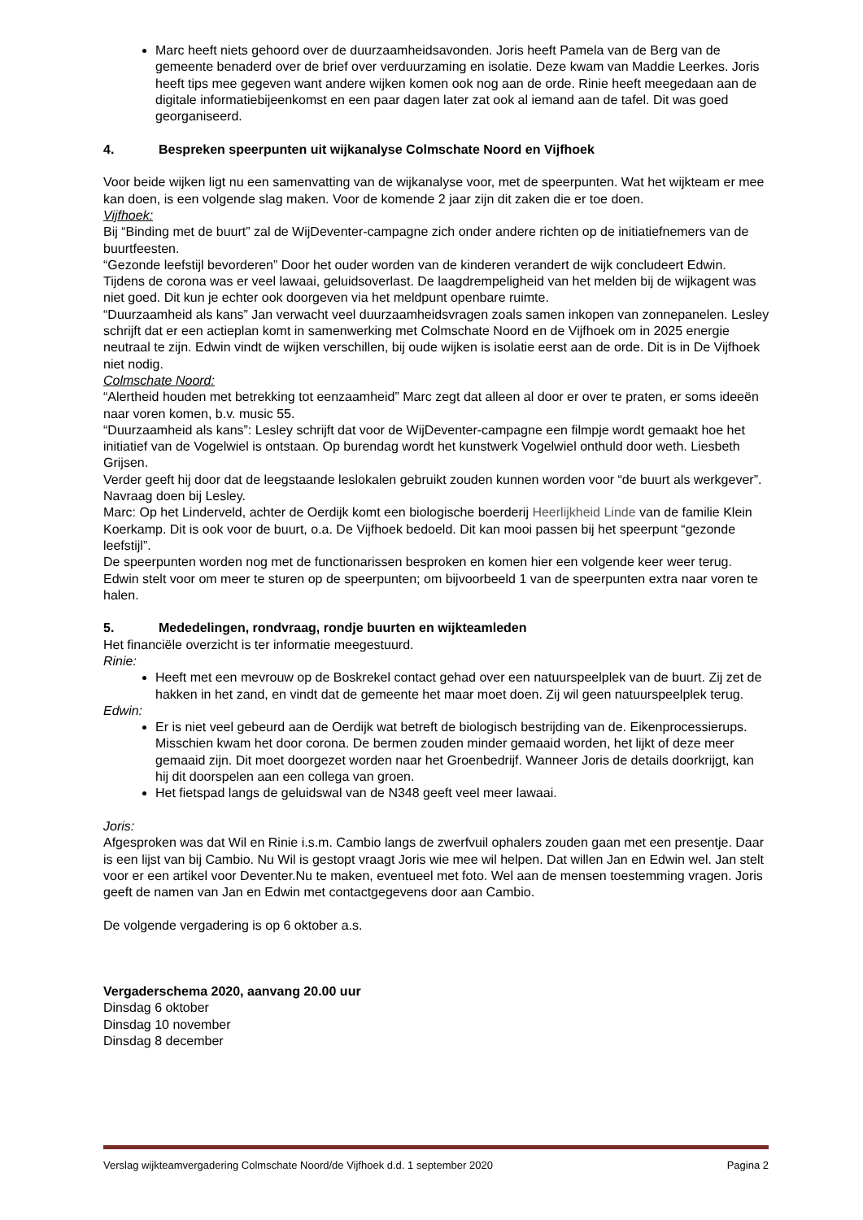Marc heeft niets gehoord over de duurzaamheidsavonden. Joris heeft Pamela van de Berg van de gemeente benaderd over de brief over verduurzaming en isolatie. Deze kwam van Maddie Leerkes. Joris heeft tips mee gegeven want andere wijken komen ook nog aan de orde. Rinie heeft meegedaan aan de digitale informatiebijeenkomst en een paar dagen later zat ook al iemand aan de tafel. Dit was goed georganiseerd.
4. Bespreken speerpunten uit wijkanalyse Colmschate Noord en Vijfhoek
Voor beide wijken ligt nu een samenvatting van de wijkanalyse voor, met de speerpunten. Wat het wijkteam er mee kan doen, is een volgende slag maken. Voor de komende 2 jaar zijn dit zaken die er toe doen.
Vijfhoek:
Bij “Binding met de buurt” zal de WijDeventer-campagne zich onder andere richten op de initiatiefnemers van de buurtfeesten.
“Gezonde leefstijl bevorderen” Door het ouder worden van de kinderen verandert de wijk concludeert Edwin. Tijdens de corona was er veel lawaai, geluidsoverlast. De laagdrempeligheid van het melden bij de wijkagent was niet goed. Dit kun je echter ook doorgeven via het meldpunt openbare ruimte.
“Duurzaamheid als kans” Jan verwacht veel duurzaamheidsvragen zoals samen inkopen van zonnepanelen. Lesley schrijft dat er een actieplan komt in samenwerking met Colmschate Noord en de Vijfhoek om in 2025 energie neutraal te zijn. Edwin vindt de wijken verschillen, bij oude wijken is isolatie eerst aan de orde. Dit is in De Vijfhoek niet nodig.
Colmschate Noord:
“Alertheid houden met betrekking tot eenzaamheid” Marc zegt dat alleen al door er over te praten, er soms ideeën naar voren komen, b.v. music 55.
“Duurzaamheid als kans”: Lesley schrijft dat voor de WijDeventer-campagne een filmpje wordt gemaakt hoe het initiatief van de Vogelwiel is ontstaan. Op burendag wordt het kunstwerk Vogelwiel onthuld door weth. Liesbeth Grijsen.
Verder geeft hij door dat de leegstaande leslokalen gebruikt zouden kunnen worden voor “de buurt als werkgever”. Navraag doen bij Lesley.
Marc: Op het Linderveld, achter de Oerdijk komt een biologische boerderij Heerlijkheid Linde van de familie Klein Koerkamp. Dit is ook voor de buurt, o.a. De Vijfhoek bedoeld. Dit kan mooi passen bij het speerpunt “gezonde leefstijl”.
De speerpunten worden nog met de functionarissen besproken en komen hier een volgende keer weer terug. Edwin stelt voor om meer te sturen op de speerpunten; om bijvoorbeeld 1 van de speerpunten extra naar voren te halen.
5. Mededelingen, rondvraag, rondje buurten en wijkteamleden
Het financiële overzicht is ter informatie meegestuurd.
Rinie:
Heeft met een mevrouw op de Boskrekel contact gehad over een natuurspeelplek van de buurt. Zij zet de hakken in het zand, en vindt dat de gemeente het maar moet doen. Zij wil geen natuurspeelplek terug.
Edwin:
Er is niet veel gebeurd aan de Oerdijk wat betreft de biologisch bestrijding van de. Eikenprocessierups. Misschien kwam het door corona. De bermen zouden minder gemaaid worden, het lijkt of deze meer gemaaid zijn. Dit moet doorgezet worden naar het Groenbedrijf. Wanneer Joris de details doorkrijgt, kan hij dit doorspelen aan een collega van groen.
Het fietspad langs de geluidswal van de N348 geeft veel meer lawaai.
Joris:
Afgesproken was dat Wil en Rinie i.s.m. Cambio langs de zwerfvuil ophalers zouden gaan met een presentje. Daar is een lijst van bij Cambio. Nu Wil is gestopt vraagt Joris wie mee wil helpen. Dat willen Jan en Edwin wel. Jan stelt voor er een artikel voor Deventer.Nu te maken, eventueel met foto. Wel aan de mensen toestemming vragen. Joris geeft de namen van Jan en Edwin met contactgegevens door aan Cambio.
De volgende vergadering is op 6 oktober a.s.
Vergaderschema 2020, aanvang 20.00 uur
Dinsdag 6 oktober
Dinsdag 10 november
Dinsdag 8 december
Verslag wijkteamvergadering Colmschate Noord/de Vijfhoek d.d. 1 september 2020 Pagina 2